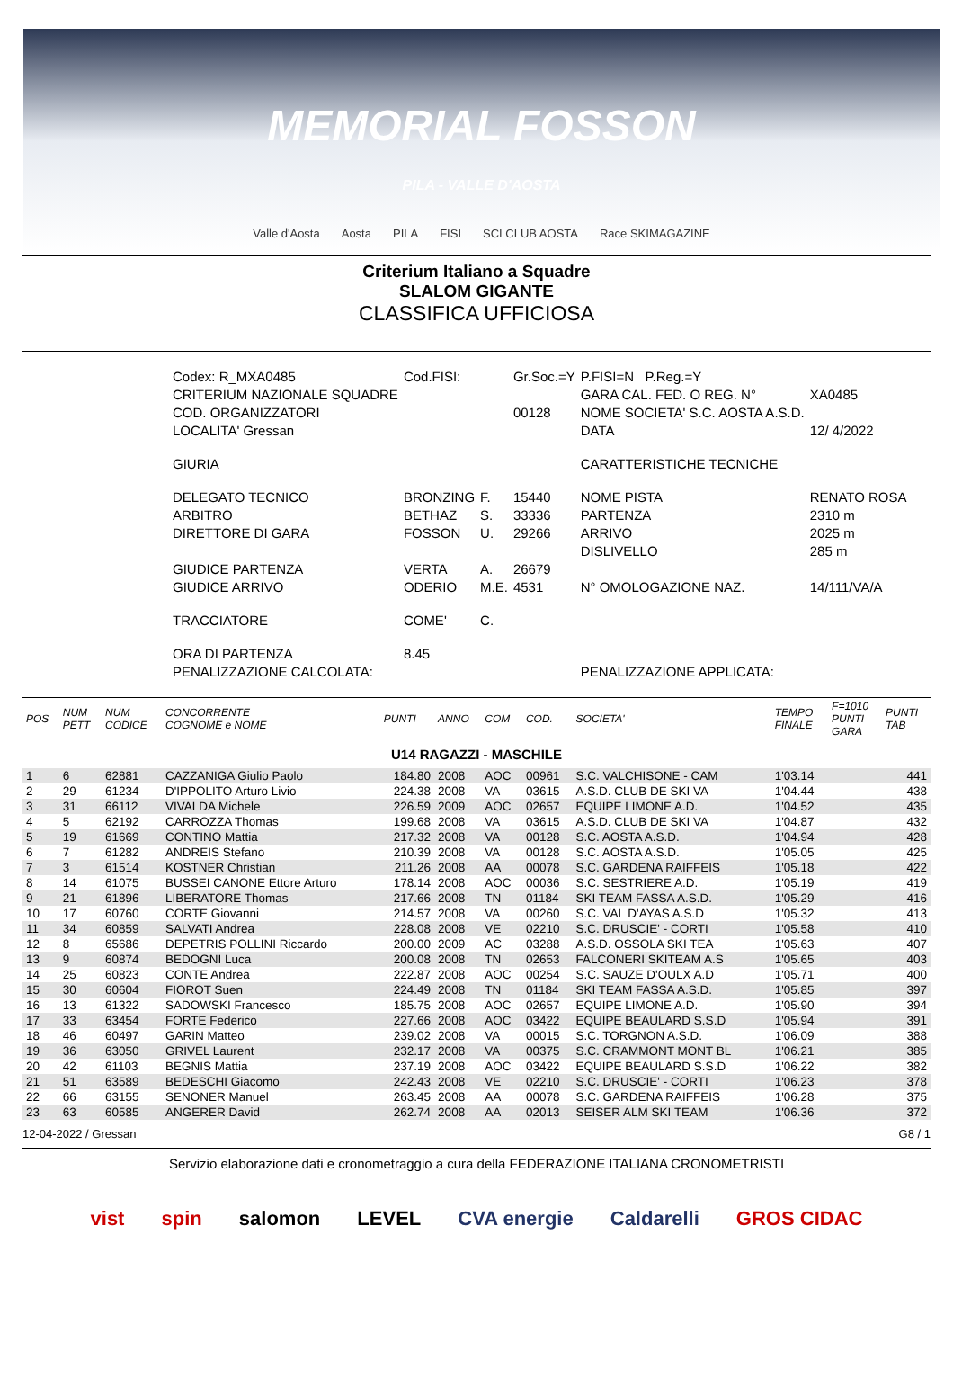MEMORIAL FOSSON
PILA - VALLE D'AOSTA
Valle d'Aosta Aosta PILA FISI SCI CLUB AOSTA Race SKIMAGAZINE
Criterium Italiano a Squadre
SLALOM GIGANTE
CLASSIFICA UFFICIOSA
| Codex: R_MXA0485 | Cod.FISI: | | Gr.Soc.=Y | P.FISI=N P.Reg.=Y | |
| CRITERIUM NAZIONALE SQUADRE | | | | GARA CAL. FED. O REG. N° | XA0485 |
| COD. ORGANIZZATORI | | | 00128 | NOME SOCIETA' S.C. AOSTA A.S.D. | |
| LOCALITA' Gressan | | | | DATA | 12/ 4/2022 |
| GIURIA | | | | CARATTERISTICHE TECNICHE | |
| DELEGATO TECNICO | BRONZING | F. | 15440 | NOME PISTA | RENATO ROSA |
| ARBITRO | BETHAZ | S. | 33336 | PARTENZA | 2310 m |
| DIRETTORE DI GARA | FOSSON | U. | 29266 | ARRIVO | 2025 m |
| | | | | DISLIVELLO | 285 m |
| GIUDICE PARTENZA | VERTA | A. | 26679 | | |
| GIUDICE ARRIVO | ODERIO | M.E. | 4531 | N° OMOLOGAZIONE NAZ. | 14/111/VA/A |
| TRACCIATORE | COME' | C. | | | |
| ORA DI PARTENZA | 8.45 | | | | |
| PENALIZZAZIONE CALCOLATA: | | | | PENALIZZAZIONE APPLICATA: | |
| POS | NUM PETT | NUM CODICE | CONCORRENTE COGNOME e NOME | PUNTI | ANNO | COM | COD. | SOCIETA' | TEMPO FINALE | F=1010 PUNTI GARA | PUNTI TAB |
| --- | --- | --- | --- | --- | --- | --- | --- | --- | --- | --- | --- |
| U14 RAGAZZI - MASCHILE | | | | | | | | | | | |
| 1 | 6 | 62881 | CAZZANIGA Giulio Paolo | 184.80 | 2008 | AOC | 00961 | S.C. VALCHISONE - CAM | 1'03.14 | | 441 |
| 2 | 29 | 61234 | D'IPPOLITO Arturo Livio | 224.38 | 2008 | VA | 03615 | A.S.D. CLUB DE SKI VA | 1'04.44 | | 438 |
| 3 | 31 | 66112 | VIVALDA Michele | 226.59 | 2009 | AOC | 02657 | EQUIPE LIMONE A.D. | 1'04.52 | | 435 |
| 4 | 5 | 62192 | CARROZZA Thomas | 199.68 | 2008 | VA | 03615 | A.S.D. CLUB DE SKI VA | 1'04.87 | | 432 |
| 5 | 19 | 61669 | CONTINO Mattia | 217.32 | 2008 | VA | 00128 | S.C. AOSTA A.S.D. | 1'04.94 | | 428 |
| 6 | 7 | 61282 | ANDREIS Stefano | 210.39 | 2008 | VA | 00128 | S.C. AOSTA A.S.D. | 1'05.05 | | 425 |
| 7 | 3 | 61514 | KOSTNER Christian | 211.26 | 2008 | AA | 00078 | S.C. GARDENA RAIFFEIS | 1'05.18 | | 422 |
| 8 | 14 | 61075 | BUSSEI CANONE Ettore Arturo | 178.14 | 2008 | AOC | 00036 | S.C. SESTRIERE A.D. | 1'05.19 | | 419 |
| 9 | 21 | 61896 | LIBERATORE Thomas | 217.66 | 2008 | TN | 01184 | SKI TEAM FASSA A.S.D. | 1'05.29 | | 416 |
| 10 | 17 | 60760 | CORTE Giovanni | 214.57 | 2008 | VA | 00260 | S.C. VAL D'AYAS A.S.D | 1'05.32 | | 413 |
| 11 | 34 | 60859 | SALVATI Andrea | 228.08 | 2008 | VE | 02210 | S.C. DRUSCIE' - CORTI | 1'05.58 | | 410 |
| 12 | 8 | 65686 | DEPETRIS POLLINI Riccardo | 200.00 | 2009 | AC | 03288 | A.S.D. OSSOLA SKI TEA | 1'05.63 | | 407 |
| 13 | 9 | 60874 | BEDOGNI Luca | 200.08 | 2008 | TN | 02653 | FALCONERI SKITEAM A.S | 1'05.65 | | 403 |
| 14 | 25 | 60823 | CONTE Andrea | 222.87 | 2008 | AOC | 00254 | S.C. SAUZE D'OULX A.D | 1'05.71 | | 400 |
| 15 | 30 | 60604 | FIOROT Suen | 224.49 | 2008 | TN | 01184 | SKI TEAM FASSA A.S.D. | 1'05.85 | | 397 |
| 16 | 13 | 61322 | SADOWSKI Francesco | 185.75 | 2008 | AOC | 02657 | EQUIPE LIMONE A.D. | 1'05.90 | | 394 |
| 17 | 33 | 63454 | FORTE Federico | 227.66 | 2008 | AOC | 03422 | EQUIPE BEAULARD S.S.D | 1'05.94 | | 391 |
| 18 | 46 | 60497 | GARIN Matteo | 239.02 | 2008 | VA | 00015 | S.C. TORGNON A.S.D. | 1'06.09 | | 388 |
| 19 | 36 | 63050 | GRIVEL Laurent | 232.17 | 2008 | VA | 00375 | S.C. CRAMMONT MONT BL | 1'06.21 | | 385 |
| 20 | 42 | 61103 | BEGNIS Mattia | 237.19 | 2008 | AOC | 03422 | EQUIPE BEAULARD S.S.D | 1'06.22 | | 382 |
| 21 | 51 | 63589 | BEDESCHI Giacomo | 242.43 | 2008 | VE | 02210 | S.C. DRUSCIE' - CORTI | 1'06.23 | | 378 |
| 22 | 66 | 63155 | SENONER Manuel | 263.45 | 2008 | AA | 00078 | S.C. GARDENA RAIFFEIS | 1'06.28 | | 375 |
| 23 | 63 | 60585 | ANGERER David | 262.74 | 2008 | AA | 02013 | SEISER ALM SKI TEAM | 1'06.36 | | 372 |
12-04-2022 / Gressan G8 / 1
Servizio elaborazione dati e cronometraggio a cura della FEDERAZIONE ITALIANA CRONOMETRISTI
vist spin salomon LEVEL CVA energie Caldarelli GROS CIDAC